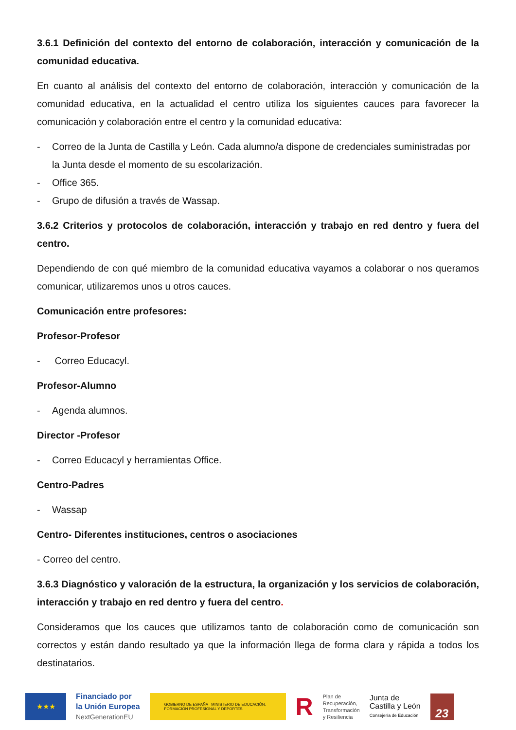3.6.1 Definición del contexto del entorno de colaboración, interacción y comunicación de la comunidad educativa.
En cuanto al análisis del contexto del entorno de colaboración, interacción y comunicación de la comunidad educativa, en la actualidad el centro utiliza los siguientes cauces para favorecer la comunicación y colaboración entre el centro y la comunidad educativa:
- Correo de la Junta de Castilla y León. Cada alumno/a dispone de credenciales suministradas por la Junta desde el momento de su escolarización.
- Office 365.
- Grupo de difusión a través de Wassap.
3.6.2 Criterios y protocolos de colaboración, interacción y trabajo en red dentro y fuera del centro.
Dependiendo de con qué miembro de la comunidad educativa vayamos a colaborar o nos queramos comunicar, utilizaremos unos u otros cauces.
Comunicación entre profesores:
Profesor-Profesor
- Correo Educacyl.
Profesor-Alumno
- Agenda alumnos.
Director -Profesor
- Correo Educacyl y herramientas Office.
Centro-Padres
- Wassap
Centro- Diferentes instituciones, centros o asociaciones
- Correo del centro.
3.6.3 Diagnóstico y valoración de la estructura, la organización y los servicios de colaboración, interacción y trabajo en red dentro y fuera del centro.
Consideramos que los cauces que utilizamos tanto de colaboración como de comunicación son correctos y están dando resultado ya que la información llega de forma clara y rápida a todos los destinatarios.
★★★
Financiado por
la Unión Europea
NextGenerationEU
GOBIERNO DE ESPAÑA MINISTERIO DE EDUCACIÓN, FORMACIÓN PROFESIONAL Y DEPORTES
R
Plan de
Recuperación,
Transformación
y Resiliencia
Junta de
Castilla y León
Consejería de Educación
23